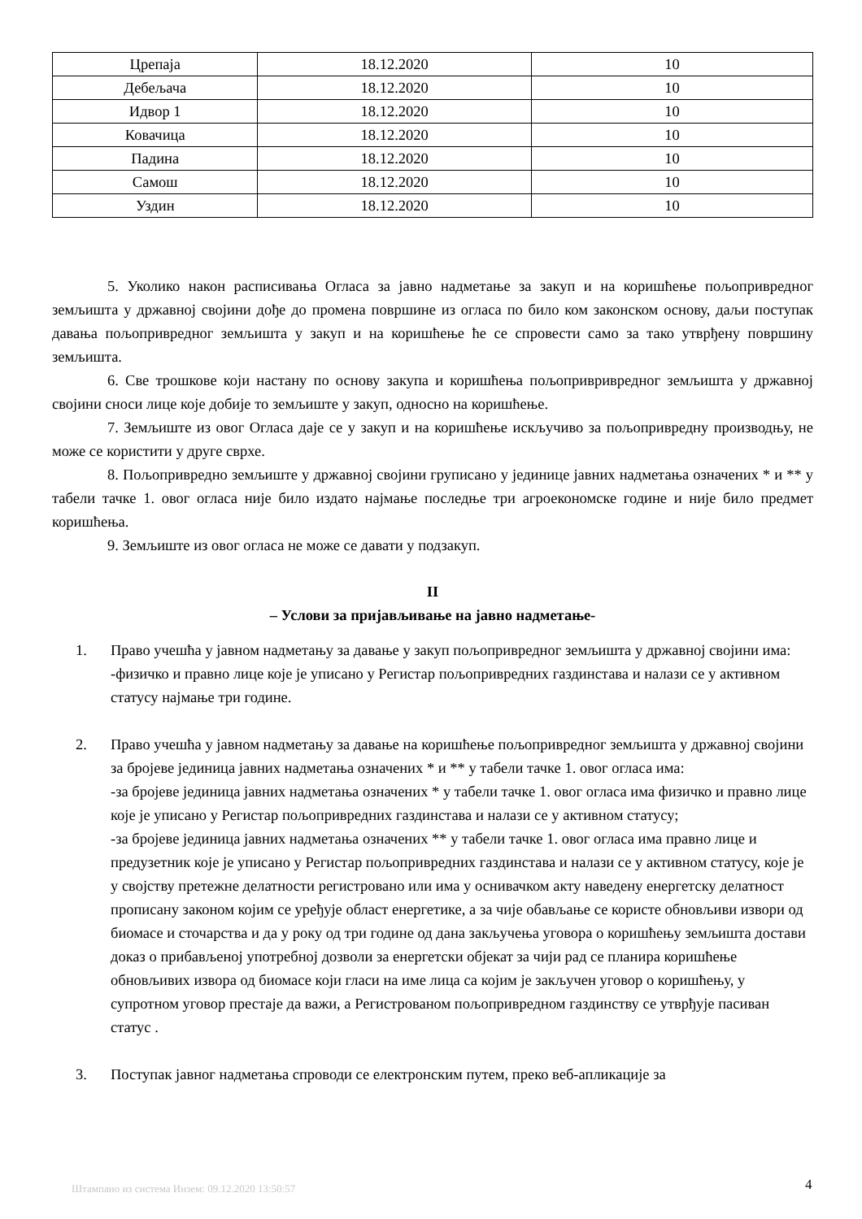| Црепаја | 18.12.2020 | 10 |
| Дебељача | 18.12.2020 | 10 |
| Идвор 1 | 18.12.2020 | 10 |
| Ковачица | 18.12.2020 | 10 |
| Падина | 18.12.2020 | 10 |
| Самош | 18.12.2020 | 10 |
| Уздин | 18.12.2020 | 10 |
5. Уколико након расписивања Огласа за јавно надметање за закуп и на коришћење пољопривредног земљишта у државној својини дође до промена површине из огласа по било ком законском основу, даљи поступак давања пољопривредног земљишта у закуп и на коришћење ће се спровести само за тако утврђену површину земљишта.
6. Све трошкове који настану по основу закупа и коришћења пољопривривредног земљишта у државној својини сноси лице које добије то земљиште у закуп, односно на коришћење.
7. Земљиште из овог Огласа даје се у закуп и на коришћење искључиво за пољопривредну производњу, не може се користити у друге сврхе.
8. Пољопривредно земљиште у државној својини груписано у јединице јавних надметања означених * и ** у табели тачке 1. овог огласа није било издато најмање последње три агроекономске године и није било предмет коришћења.
9. Земљиште из овог огласа не може се давати у подзакуп.
II
– Услови за пријављивање на јавно надметање-
1. Право учешћа у јавном надметању за давање у закуп пољопривредног земљишта у државној својини има:
-физичко и правно лице које је уписано у Регистар пољопривредних газдинстава и налази се у активном статусу најмање три године.
2. Право учешћа у јавном надметању за давање на коришћење пољопривредног земљишта у државној својини за бројеве јединица јавних надметања означених * и ** у табели тачке 1. овог огласа има:
-за бројеве јединица јавних надметања означених * у табели тачке 1. овог огласа има физичко и правно лице које је уписано у Регистар пољопривредних газдинстава и налази се у активном статусу;
-за бројеве јединица јавних надметања означених ** у табели тачке 1. овог огласа има правно лице и предузетник које је уписано у Регистар пољопривредних газдинстава и налази се у активном статусу, које је у својству претежне делатности регистровано или има у оснивачком акту наведену енергетску делатност прописану законом којим се уређује област енергетике, а за чије обављање се користе обновљиви извори од биомасе и сточарства и да у року од три године од дана закључења уговора о коришћењу земљишта достави доказ о прибављеној употребној дозволи за енергетски објекат за чији рад се планира коришћење обновљивих извора од биомасе који гласи на име лица са којим је закључен уговор о коришћењу, у супротном уговор престаје да важи, а Регистрованом пољопривредном газдинству се утврђује пасиван статус .
3. Поступак јавног надметања спроводи се електронским путем, преко веб-апликације за
Штампано из система Инзем: 09.12.2020 13:50:57
4